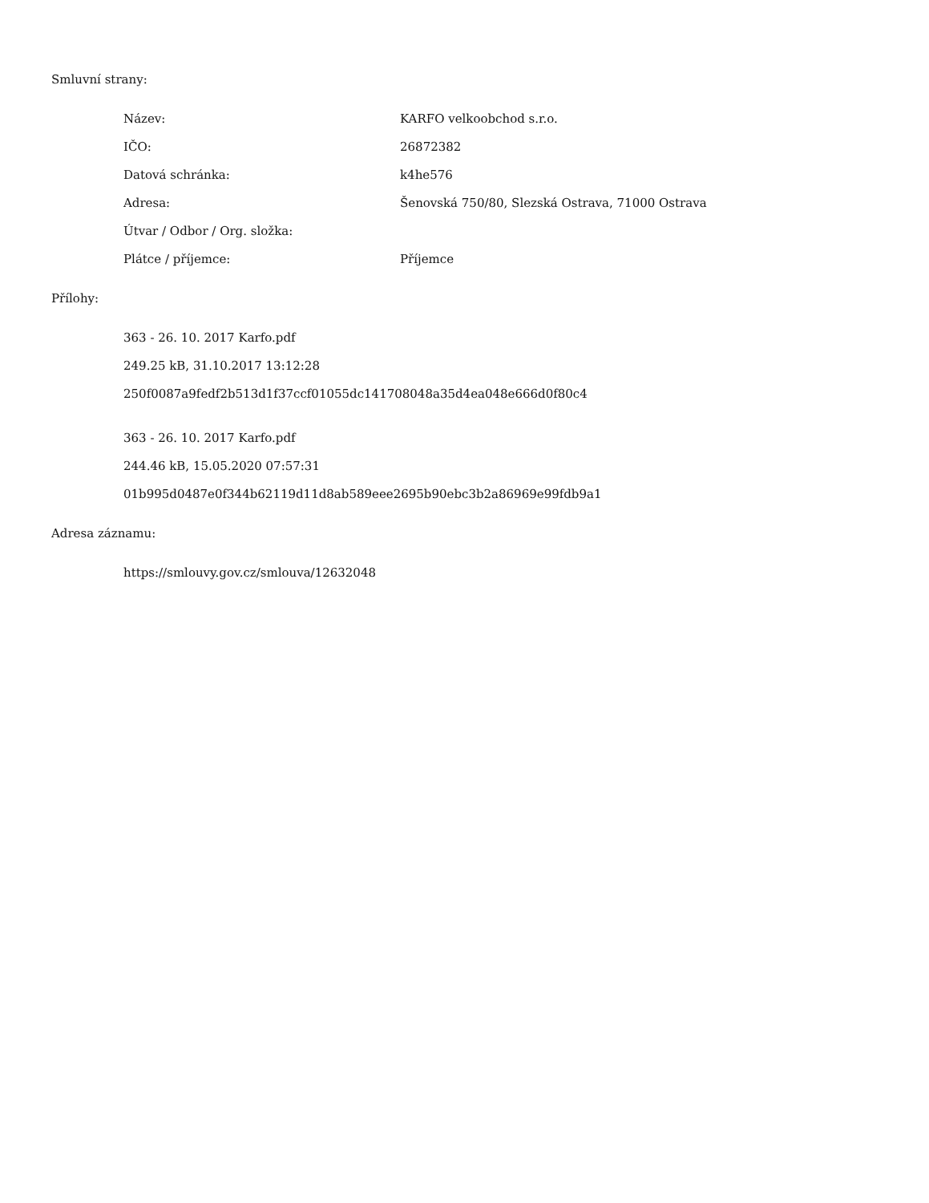Smluvní strany:
| Název: | KARFO velkoobchod s.r.o. |
| IČO: | 26872382 |
| Datová schránka: | k4he576 |
| Adresa: | Šenovská 750/80, Slezská Ostrava, 71000 Ostrava |
| Útvar / Odbor / Org. složka: | |
| Plátce / příjemce: | Příjemce |
Přílohy:
363 - 26. 10. 2017 Karfo.pdf
249.25 kB, 31.10.2017 13:12:28
250f0087a9fedf2b513d1f37ccf01055dc141708048a35d4ea048e666d0f80c4
363 - 26. 10. 2017 Karfo.pdf
244.46 kB, 15.05.2020 07:57:31
01b995d0487e0f344b62119d11d8ab589eee2695b90ebc3b2a86969e99fdb9a1
Adresa záznamu:
https://smlouvy.gov.cz/smlouva/12632048